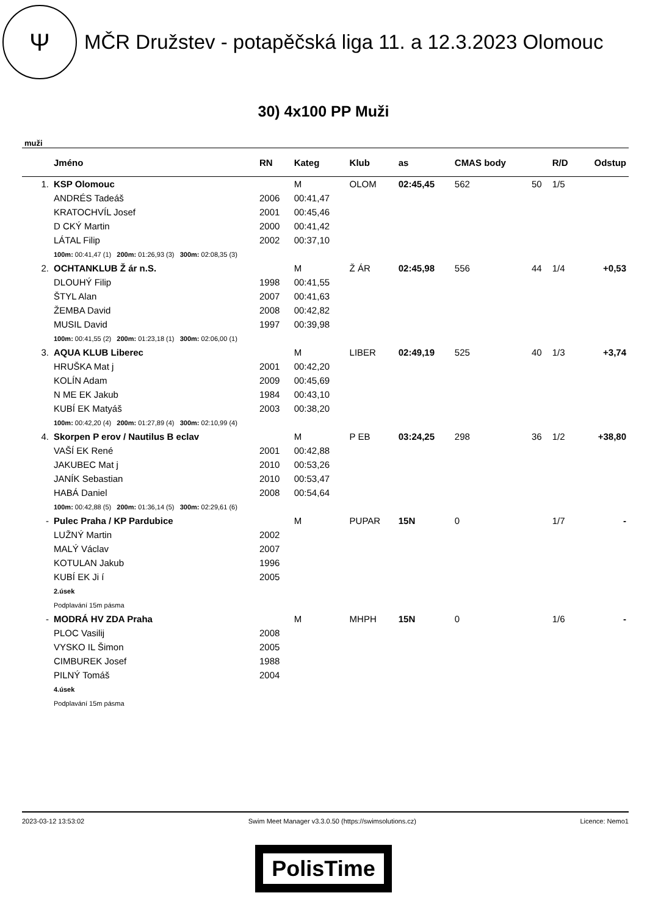Ψ
MČR Družstev - potapěčská liga 11. a 12.3.2023 Olomouc
30) 4x100 PP Muži
muži
| | Jméno | RN | Kateg | Klub | as | CMAS body | | R/D | Odstup |
| --- | --- | --- | --- | --- | --- | --- | --- | --- | --- |
| 1. | KSP Olomouc | | M | OLOM | 02:45,45 | 562 | 50 | 1/5 | |
| | ANDRÉS Tadeáš | 2006 | 00:41,47 | | | | | | |
| | KRATOCHVÍL Josef | 2001 | 00:45,46 | | | | | | |
| | D CKÝ Martin | 2000 | 00:41,42 | | | | | | |
| | LÁTAL Filip | 2002 | 00:37,10 | | | | | | |
| | 100m: 00:41,47 (1) 200m: 01:26,93 (3) 300m: 02:08,35 (3) | | | | | | | | |
| 2. | OCHTANKLUB Ž ár n.S. | | M | Ž ÁR | 02:45,98 | 556 | 44 | 1/4 | +0,53 |
| | DLOUHÝ Filip | 1998 | 00:41,55 | | | | | | |
| | ŠTYL Alan | 2007 | 00:41,63 | | | | | | |
| | ŽEMBA David | 2008 | 00:42,82 | | | | | | |
| | MUSIL David | 1997 | 00:39,98 | | | | | | |
| | 100m: 00:41,55 (2) 200m: 01:23,18 (1) 300m: 02:06,00 (1) | | | | | | | | |
| 3. | AQUA KLUB Liberec | | M | LIBER | 02:49,19 | 525 | 40 | 1/3 | +3,74 |
| | HRUŠKA Mat j | 2001 | 00:42,20 | | | | | | |
| | KOLÍN Adam | 2009 | 00:45,69 | | | | | | |
| | N ME EK Jakub | 1984 | 00:43,10 | | | | | | |
| | KUBÍ EK Matyáš | 2003 | 00:38,20 | | | | | | |
| | 100m: 00:42,20 (4) 200m: 01:27,89 (4) 300m: 02:10,99 (4) | | | | | | | | |
| 4. | Skorpen P erov / Nautilus B eclav | | M | P EB | 03:24,25 | 298 | 36 | 1/2 | +38,80 |
| | VAŠÍ EK René | 2001 | 00:42,88 | | | | | | |
| | JAKUBEC Mat j | 2010 | 00:53,26 | | | | | | |
| | JANÍK Sebastian | 2010 | 00:53,47 | | | | | | |
| | HABÁ Daniel | 2008 | 00:54,64 | | | | | | |
| | 100m: 00:42,88 (5) 200m: 01:36,14 (5) 300m: 02:29,61 (6) | | | | | | | | |
| - | Pulec Praha / KP Pardubice | | M | PUPAR | 15N | 0 | | 1/7 | - |
| | LUŽNÝ Martin | 2002 | | | | | | | |
| | MALÝ Václav | 2007 | | | | | | | |
| | KOTULAN Jakub | 1996 | | | | | | | |
| | KUBÍ EK Ji í | 2005 | | | | | | | |
| | 2.úsek | | | | | | | | |
| | Podplavání 15m pásma | | | | | | | | |
| - | MODRÁ HV ZDA Praha | | M | MHPH | 15N | 0 | | 1/6 | - |
| | PLOC Vasilij | 2008 | | | | | | | |
| | VYSKO IL Šimon | 2005 | | | | | | | |
| | CIMBUREK Josef | 1988 | | | | | | | |
| | PILNÝ Tomáš | 2004 | | | | | | | |
| | 4.úsek | | | | | | | | |
| | Podplavání 15m pásma | | | | | | | | |
2023-03-12 13:53:02 Swim Meet Manager v3.3.0.50 (https://swimsolutions.cz) Licence: Nemo1
PolisTime